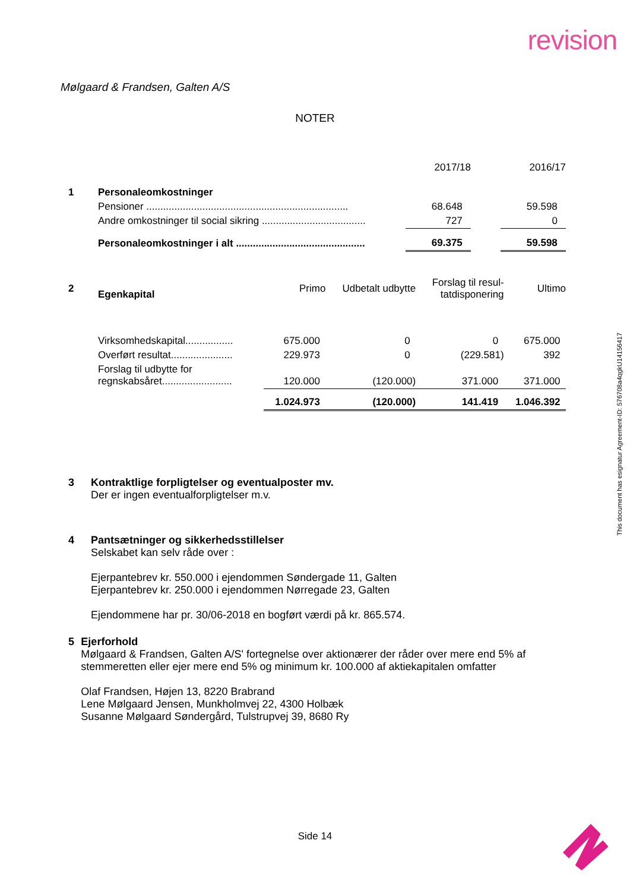revision
Mølgaard & Frandsen, Galten A/S
NOTER
This document has esignatur Agreement-ID: 576708a4qgkU14156417
| | | 2017/18 | | 2016/17 |
| 1 | Personaleomkostninger | | | |
| | Pensioner ........................................................................ | 68.648 | | 59.598 |
| | Andre omkostninger til social sikring ..................................... | 727 | | 0 |
| | Personaleomkostninger i alt .............................................. | 69.375 | | 59.598 |
| 2 | Egenkapital | Primo | Udbetalt udbytte | Forslag til resul- tatdisponering | Ultimo |
| | Virksomhedskapital................. | 675.000 | 0 | 0 | 675.000 |
| | Overført resultat...................... | 229.973 | 0 | (229.581) | 392 |
| | Forslag til udbytte for regnskabsåret......................... | 120.000 | (120.000) | 371.000 | 371.000 |
| | | 1.024.973 | (120.000) | 141.419 | 1.046.392 |
3 Kontraktlige forpligtelser og eventualposter mv.
Der er ingen eventualforpligtelser m.v.
4 Pantsætninger og sikkerhedsstillelser
Selskabet kan selv råde over :
Ejerpantebrev kr. 550.000 i ejendommen Søndergade 11, Galten
Ejerpantebrev kr. 250.000 i ejendommen Nørregade 23, Galten
Ejendommene har pr. 30/06-2018 en bogført værdi på kr. 865.574.
5 Ejerforhold
Mølgaard & Frandsen, Galten A/S' fortegnelse over aktionærer der råder over mere end 5% af stemmeretten eller ejer mere end 5% og minimum kr. 100.000 af aktiekapitalen omfatter
Olaf Frandsen, Højen 13, 8220 Brabrand
Lene Mølgaard Jensen, Munkholmvej 22, 4300 Holbæk
Susanne Mølgaard Søndergård, Tulstrupvej 39, 8680 Ry
Side 14